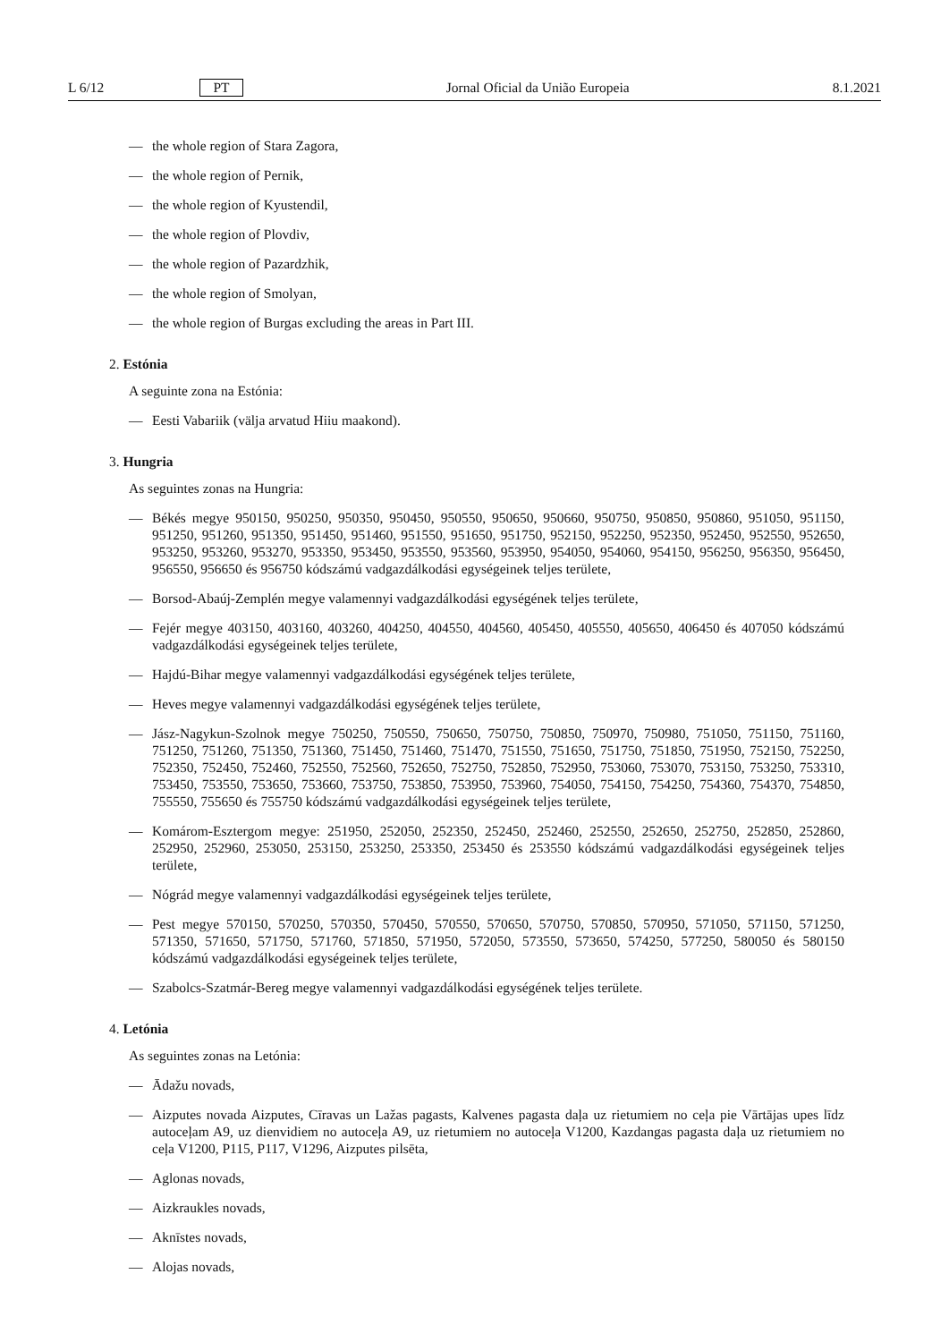L 6/12 PT Jornal Oficial da União Europeia 8.1.2021
— the whole region of Stara Zagora,
— the whole region of Pernik,
— the whole region of Kyustendil,
— the whole region of Plovdiv,
— the whole region of Pazardzhik,
— the whole region of Smolyan,
— the whole region of Burgas excluding the areas in Part III.
2. Estónia
A seguinte zona na Estónia:
— Eesti Vabariik (välja arvatud Hiiu maakond).
3. Hungria
As seguintes zonas na Hungria:
— Békés megye 950150, 950250, 950350, 950450, 950550, 950650, 950660, 950750, 950850, 950860, 951050, 951150, 951250, 951260, 951350, 951450, 951460, 951550, 951650, 951750, 952150, 952250, 952350, 952450, 952550, 952650, 953250, 953260, 953270, 953350, 953450, 953550, 953560, 953950, 954050, 954060, 954150, 956250, 956350, 956450, 956550, 956650 és 956750 kódszámú vadgazdálkodási egységeinek teljes területe,
— Borsod-Abaúj-Zemplén megye valamennyi vadgazdálkodási egységének teljes területe,
— Fejér megye 403150, 403160, 403260, 404250, 404550, 404560, 405450, 405550, 405650, 406450 és 407050 kódszámú vadgazdálkodási egységeinek teljes területe,
— Hajdú-Bihar megye valamennyi vadgazdálkodási egységének teljes területe,
— Heves megye valamennyi vadgazdálkodási egységének teljes területe,
— Jász-Nagykun-Szolnok megye 750250, 750550, 750650, 750750, 750850, 750970, 750980, 751050, 751150, 751160, 751250, 751260, 751350, 751360, 751450, 751460, 751470, 751550, 751650, 751750, 751850, 751950, 752150, 752250, 752350, 752450, 752460, 752550, 752560, 752650, 752750, 752850, 752950, 753060, 753070, 753150, 753250, 753310, 753450, 753550, 753650, 753660, 753750, 753850, 753950, 753960, 754050, 754150, 754250, 754360, 754370, 754850, 755550, 755650 és 755750 kódszámú vadgazdálkodási egységeinek teljes területe,
— Komárom-Esztergom megye: 251950, 252050, 252350, 252450, 252460, 252550, 252650, 252750, 252850, 252860, 252950, 252960, 253050, 253150, 253250, 253350, 253450 és 253550 kódszámú vadgazdálkodási egységeinek teljes területe,
— Nógrád megye valamennyi vadgazdálkodási egységeinek teljes területe,
— Pest megye 570150, 570250, 570350, 570450, 570550, 570650, 570750, 570850, 570950, 571050, 571150, 571250, 571350, 571650, 571750, 571760, 571850, 571950, 572050, 573550, 573650, 574250, 577250, 580050 és 580150 kódszámú vadgazdálkodási egységeinek teljes területe,
— Szabolcs-Szatmár-Bereg megye valamennyi vadgazdálkodási egységének teljes területe.
4. Letónia
As seguintes zonas na Letónia:
— Ādažu novads,
— Aizputes novada Aizputes, Cīravas un Lažas pagasts, Kalvenes pagasta daļa uz rietumiem no ceļa pie Vārtājas upes līdz autoceļam A9, uz dienvidiem no autoceļa A9, uz rietumiem no autoceļa V1200, Kazdangas pagasta daļa uz rietumiem no ceļa V1200, P115, P117, V1296, Aizputes pilsēta,
— Aglonas novads,
— Aizkraukles novads,
— Aknīstes novads,
— Alojas novads,